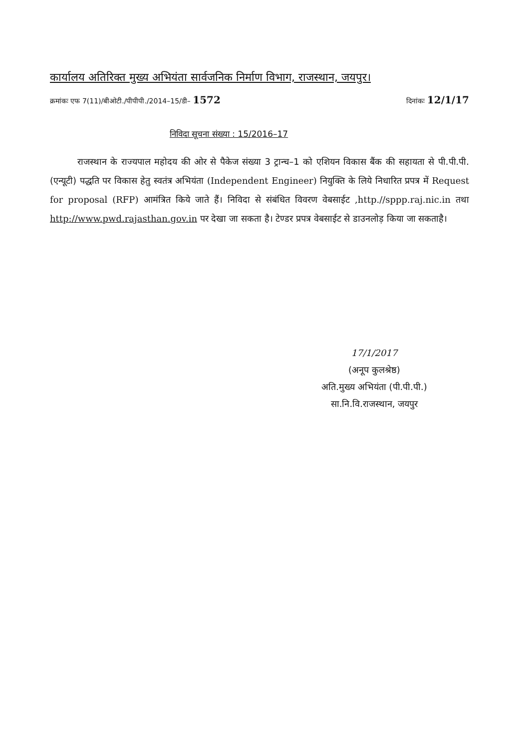कार्यालय अतिरिक्त मुख्य अभियंता सार्वजनिक निर्माण विभाग, राजस्थान, जयपुर।
क्रमांकः एफ 7(11)/बीओटी./पीपीपी./2014–15/डी– 1572 दिनांकः 12/1/17
निविदा सूचना संख्या : 15/2016–17
राजस्थान के राज्यपाल महोदय की ओर से पैकेज संख्या 3 ट्रान्च–1 को एशियन विकास बैंक की सहायता से पी.पी.पी. (एन्यूटी) पद्धति पर विकास हेतु स्वतंत्र अभियंता (Independent Engineer) नियुक्ति के लिये निधारित प्रपत्र में Request for proposal (RFP) आमंत्रित किये जाते हैं। निविदा से संबंधित विवरण वेबसाईट ,http.//sppp.raj.nic.in तथा http://www.pwd.rajasthan.gov.in पर देखा जा सकता है। टेण्डर प्रपत्र वेबसाईट से डाउनलोड़ किया जा सकताहै।
17/1/2017
(अनूप कुलश्रेष्ठ)
अति.मुख्य अभियंता (पी.पी.पी.)
सा.नि.वि.राजस्थान, जयपुर